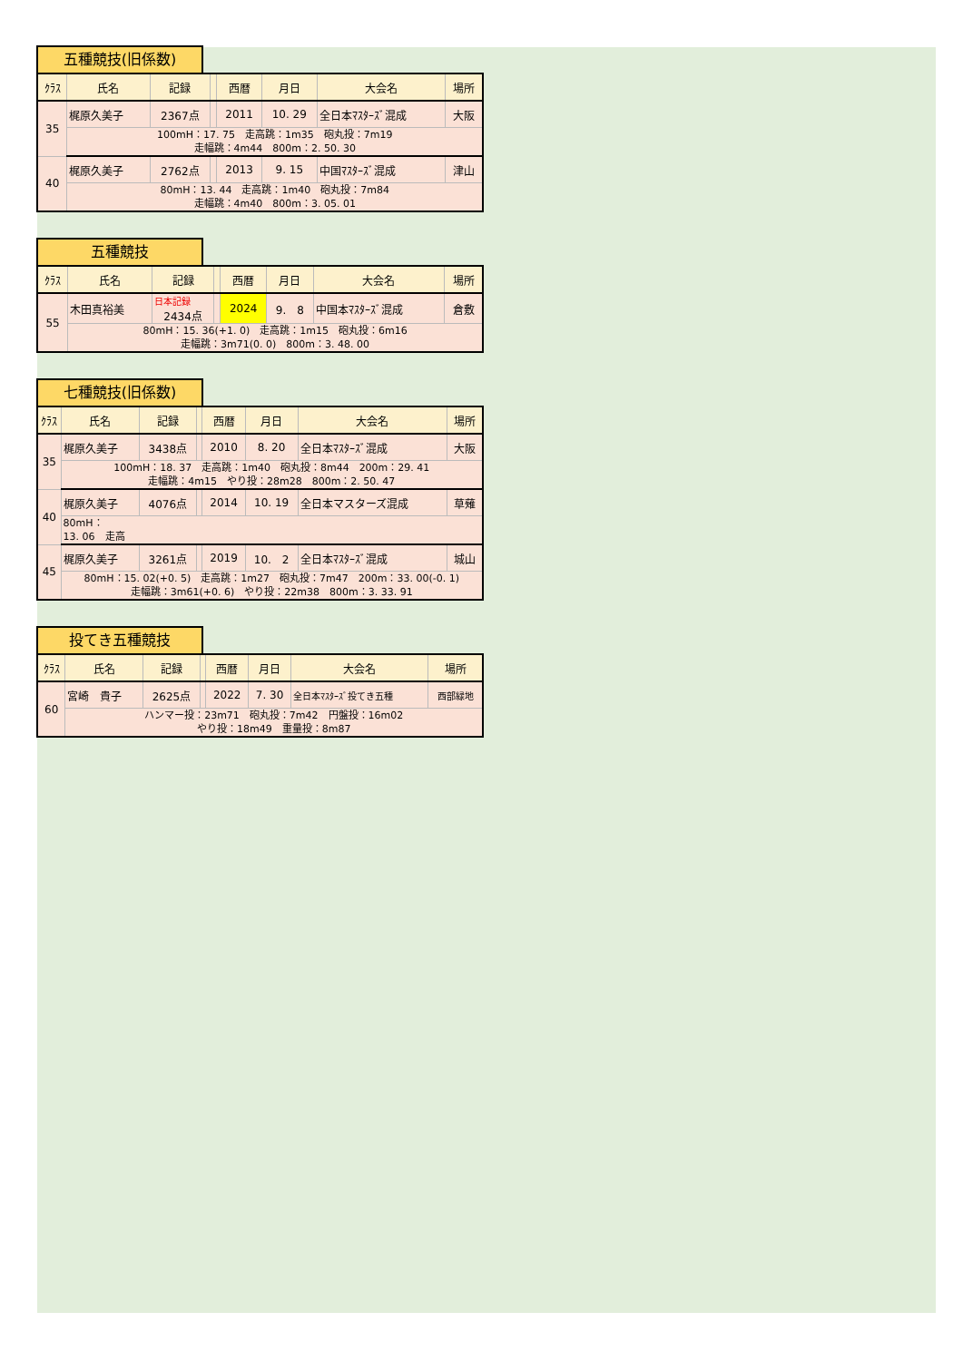五種競技(旧係数)
| ｸﾗｽ | 氏名 | 記録 | | 西暦 | 月日 | 大会名 | 場所 |
| --- | --- | --- | --- | --- | --- | --- | --- |
| 35 | 梶原久美子 | 2367点 | | 2011 | 10. 29 | 全日本ﾏｽﾀｰｽﾞ混成 | 大阪 |
| | 100mH：17. 75 走高跳：1m35 砲丸投：7m19 走幅跳：4m44 800m：2. 50. 30 | | | | | | |
| 40 | 梶原久美子 | 2762点 | | 2013 | 9. 15 | 中国ﾏｽﾀｰｽﾞ混成 | 津山 |
| | 80mH：13. 44 走高跳：1m40 砲丸投：7m84 走幅跳：4m40 800m：3. 05. 01 | | | | | | |
五種競技
| ｸﾗｽ | 氏名 | 記録 | | 西暦 | 月日 | 大会名 | 場所 |
| --- | --- | --- | --- | --- | --- | --- | --- |
| 55 | 木田真裕美 | 日本記録 2434点 | | 2024 | 9. 8 | 中国本ﾏｽﾀｰｽﾞ混成 | 倉敷 |
| | 80mH：15. 36(+1. 0) 走高跳：1m15 砲丸投：6m16 走幅跳：3m71(0. 0) 800m：3. 48. 00 | | | | | | |
七種競技(旧係数)
| ｸﾗｽ | 氏名 | 記録 | | 西暦 | 月日 | 大会名 | 場所 |
| --- | --- | --- | --- | --- | --- | --- | --- |
| 35 | 梶原久美子 | 3438点 | | 2010 | 8. 20 | 全日本ﾏｽﾀｰｽﾞ混成 | 大阪 |
| | 100mH：18. 37 走高跳：1m40 砲丸投：8m44 200m：29. 41 走幅跳：4m15 やり投：28m28 800m：2. 50. 47 | | | | | | |
| 40 | 梶原久美子 | 4076点 | | 2014 | 10. 19 | 全日本マスターズ混成 | 草薙 |
| | 80mH： 13. 06 走高 | | | | | | |
| 45 | 梶原久美子 | 3261点 | | 2019 | 10. 2 | 全日本ﾏｽﾀｰｽﾞ混成 | 城山 |
| | 80mH：15. 02(+0. 5) 走高跳：1m27 砲丸投：7m47 200m：33. 00(-0. 1) 走幅跳：3m61(+0. 6) やり投：22m38 800m：3. 33. 91 | | | | | | |
投てき五種競技
| ｸﾗｽ | 氏名 | 記録 | | 西暦 | 月日 | 大会名 | 場所 |
| --- | --- | --- | --- | --- | --- | --- | --- |
| 60 | 宮崎 貴子 | 2625点 | | 2022 | 7. 30 | 全日本ﾏｽﾀｰｽﾞ投てき五種 | 西部緑地 |
| | ハンマー投：23m71 砲丸投：7m42 円盤投：16m02 やり投：18m49 重量投：8m87 | | | | | | |